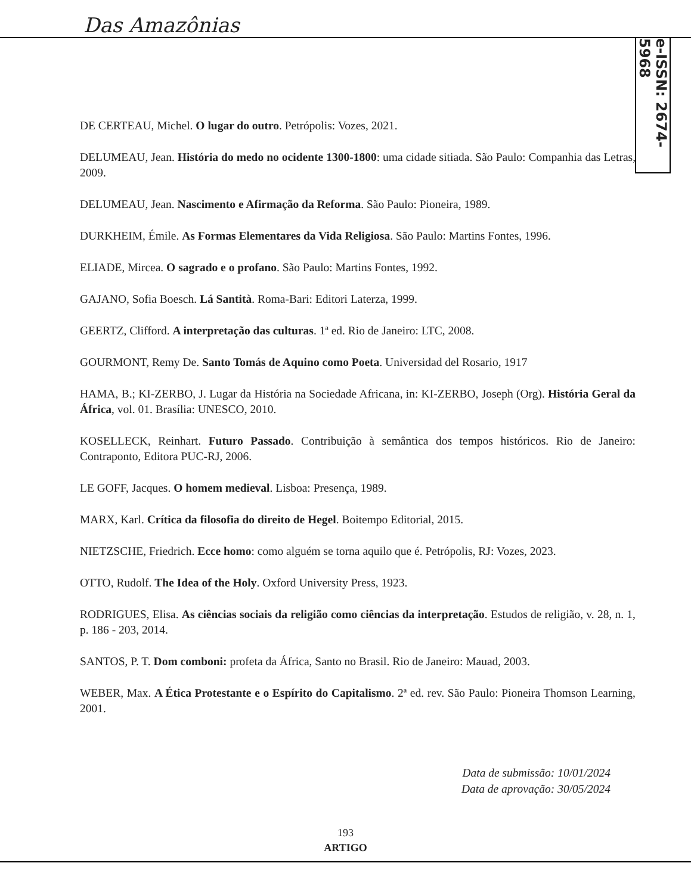Das Amazônias
e-ISSN: 2674-5968
DE CERTEAU, Michel. O lugar do outro. Petrópolis: Vozes, 2021.
DELUMEAU, Jean. História do medo no ocidente 1300-1800: uma cidade sitiada. São Paulo: Companhia das Letras, 2009.
DELUMEAU, Jean. Nascimento e Afirmação da Reforma. São Paulo: Pioneira, 1989.
DURKHEIM, Émile. As Formas Elementares da Vida Religiosa. São Paulo: Martins Fontes, 1996.
ELIADE, Mircea. O sagrado e o profano. São Paulo: Martins Fontes, 1992.
GAJANO, Sofia Boesch. Lá Santità. Roma-Bari: Editori Laterza, 1999.
GEERTZ, Clifford. A interpretação das culturas. 1ª ed. Rio de Janeiro: LTC, 2008.
GOURMONT, Remy De. Santo Tomás de Aquino como Poeta. Universidad del Rosario, 1917
HAMA, B.; KI-ZERBO, J. Lugar da História na Sociedade Africana, in: KI-ZERBO, Joseph (Org). História Geral da África, vol. 01. Brasília: UNESCO, 2010.
KOSELLECK, Reinhart. Futuro Passado. Contribuição à semântica dos tempos históricos. Rio de Janeiro: Contraponto, Editora PUC-RJ, 2006.
LE GOFF, Jacques. O homem medieval. Lisboa: Presença, 1989.
MARX, Karl. Crítica da filosofia do direito de Hegel. Boitempo Editorial, 2015.
NIETZSCHE, Friedrich. Ecce homo: como alguém se torna aquilo que é. Petrópolis, RJ: Vozes, 2023.
OTTO, Rudolf. The Idea of the Holy. Oxford University Press, 1923.
RODRIGUES, Elisa. As ciências sociais da religião como ciências da interpretação. Estudos de religião, v. 28, n. 1, p. 186 - 203, 2014.
SANTOS, P. T. Dom comboni: profeta da África, Santo no Brasil. Rio de Janeiro: Mauad, 2003.
WEBER, Max. A Ética Protestante e o Espírito do Capitalismo. 2ª ed. rev. São Paulo: Pioneira Thomson Learning, 2001.
Data de submissão: 10/01/2024
Data de aprovação: 30/05/2024
193
ARTIGO